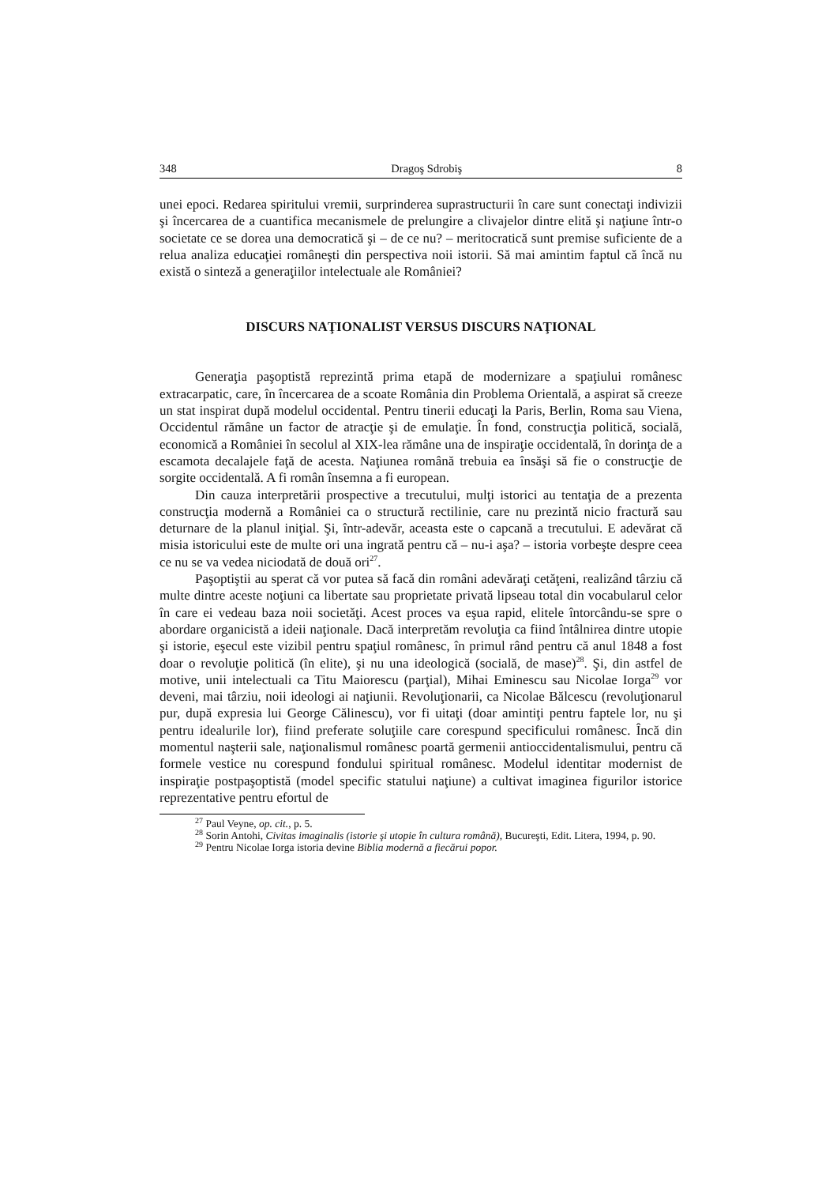348 Dragoş Sdrobiş 8
unei epoci. Redarea spiritului vremii, surprinderea suprastructurii în care sunt conectaţi indivizii şi încercarea de a cuantifica mecanismele de prelungire a clivajelor dintre elită şi naţiune într-o societate ce se dorea una democratică şi – de ce nu? – meritocratică sunt premise suficiente de a relua analiza educaţiei româneşti din perspectiva noii istorii. Să mai amintim faptul că încă nu există o sinteză a generaţiilor intelectuale ale României?
DISCURS NAŢIONALIST VERSUS DISCURS NAŢIONAL
Generaţia paşoptistă reprezintă prima etapă de modernizare a spaţiului românesc extracarpatic, care, în încercarea de a scoate România din Problema Orientală, a aspirat să creeze un stat inspirat după modelul occidental. Pentru tinerii educaţi la Paris, Berlin, Roma sau Viena, Occidentul rămâne un factor de atracţie şi de emulaţie. În fond, construcţia politică, socială, economică a României în secolul al XIX-lea rămâne una de inspiraţie occidentală, în dorinţa de a escamota decalajele faţă de acesta. Naţiunea română trebuia ea însăşi să fie o construcţie de sorgite occidentală. A fi român însemna a fi european.
Din cauza interpretării prospective a trecutului, mulţi istorici au tentaţia de a prezenta construcţia modernă a României ca o structură rectilinie, care nu prezintă nicio fractură sau deturnare de la planul iniţial. Şi, într-adevăr, aceasta este o capcană a trecutului. E adevărat că misia istoricului este de multe ori una ingrată pentru că – nu-i aşa? – istoria vorbeşte despre ceea ce nu se va vedea niciodată de două ori<sup>27</sup>.
Paşoptiştii au sperat că vor putea să facă din români adevăraţi cetăţeni, realizând târziu că multe dintre aceste noţiuni ca libertate sau proprietate privată lipseau total din vocabularul celor în care ei vedeau baza noii societăţi. Acest proces va eşua rapid, elitele întorcându-se spre o abordare organicistă a ideii naţionale. Dacă interpretăm revoluţia ca fiind întâlnirea dintre utopie şi istorie, eşecul este vizibil pentru spaţiul românesc, în primul rând pentru că anul 1848 a fost doar o revoluţie politică (în elite), şi nu una ideologică (socială, de mase)<sup>28</sup>. Şi, din astfel de motive, unii intelectuali ca Titu Maiorescu (parţial), Mihai Eminescu sau Nicolae Iorga<sup>29</sup> vor deveni, mai târziu, noii ideologi ai naţiunii. Revoluţionarii, ca Nicolae Bălcescu (revoluţionarul pur, după expresia lui George Călinescu), vor fi uitaţi (doar amintiţi pentru faptele lor, nu şi pentru idealurile lor), fiind preferate soluţiile care corespund specificului românesc. Încă din momentul naşterii sale, naţionalismul românesc poartă germenii antioccidentalismului, pentru că formele vestice nu corespund fondului spiritual românesc. Modelul identitar modernist de inspiraţie postpaşoptistă (model specific statului naţiune) a cultivat imaginea figurilor istorice reprezentative pentru efortul de
<sup>27</sup> Paul Veyne, op. cit., p. 5.
<sup>28</sup> Sorin Antohi, Civitas imaginalis (istorie şi utopie în cultura română), Bucureşti, Edit. Litera, 1994, p. 90.
<sup>29</sup> Pentru Nicolae Iorga istoria devine Biblia modernă a fiecărui popor.